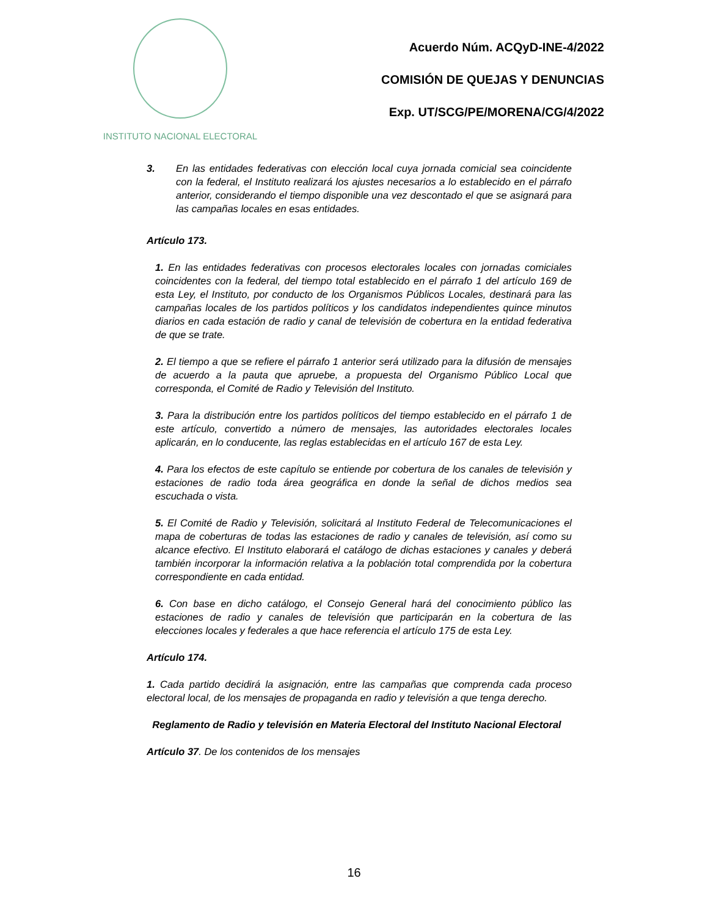INSTITUTO NACIONAL ELECTORAL
Acuerdo Núm. ACQyD-INE-4/2022
COMISIÓN DE QUEJAS Y DENUNCIAS
Exp. UT/SCG/PE/MORENA/CG/4/2022
3. En las entidades federativas con elección local cuya jornada comicial sea coincidente con la federal, el Instituto realizará los ajustes necesarios a lo establecido en el párrafo anterior, considerando el tiempo disponible una vez descontado el que se asignará para las campañas locales en esas entidades.
Artículo 173.
1. En las entidades federativas con procesos electorales locales con jornadas comiciales coincidentes con la federal, del tiempo total establecido en el párrafo 1 del artículo 169 de esta Ley, el Instituto, por conducto de los Organismos Públicos Locales, destinará para las campañas locales de los partidos políticos y los candidatos independientes quince minutos diarios en cada estación de radio y canal de televisión de cobertura en la entidad federativa de que se trate.
2. El tiempo a que se refiere el párrafo 1 anterior será utilizado para la difusión de mensajes de acuerdo a la pauta que apruebe, a propuesta del Organismo Público Local que corresponda, el Comité de Radio y Televisión del Instituto.
3. Para la distribución entre los partidos políticos del tiempo establecido en el párrafo 1 de este artículo, convertido a número de mensajes, las autoridades electorales locales aplicarán, en lo conducente, las reglas establecidas en el artículo 167 de esta Ley.
4. Para los efectos de este capítulo se entiende por cobertura de los canales de televisión y estaciones de radio toda área geográfica en donde la señal de dichos medios sea escuchada o vista.
5. El Comité de Radio y Televisión, solicitará al Instituto Federal de Telecomunicaciones el mapa de coberturas de todas las estaciones de radio y canales de televisión, así como su alcance efectivo. El Instituto elaborará el catálogo de dichas estaciones y canales y deberá también incorporar la información relativa a la población total comprendida por la cobertura correspondiente en cada entidad.
6. Con base en dicho catálogo, el Consejo General hará del conocimiento público las estaciones de radio y canales de televisión que participarán en la cobertura de las elecciones locales y federales a que hace referencia el artículo 175 de esta Ley.
Artículo 174.
1. Cada partido decidirá la asignación, entre las campañas que comprenda cada proceso electoral local, de los mensajes de propaganda en radio y televisión a que tenga derecho.
Reglamento de Radio y televisión en Materia Electoral del Instituto Nacional Electoral
Artículo 37. De los contenidos de los mensajes
16